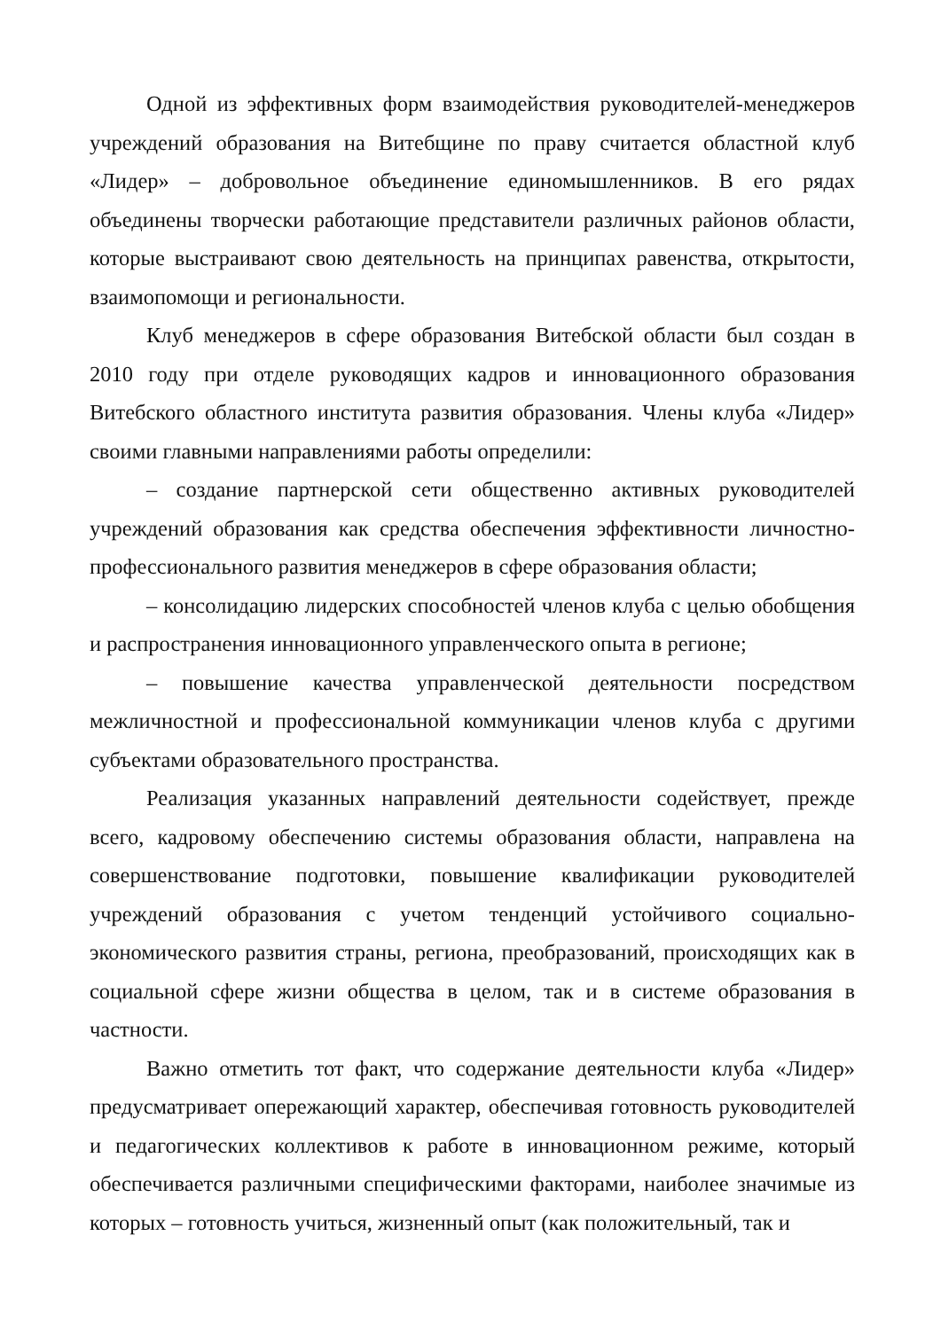Одной из эффективных форм взаимодействия руководителей-менеджеров учреждений образования на Витебщине по праву считается областной клуб «Лидер» – добровольное объединение единомышленников. В его рядах объединены творчески работающие представители различных районов области, которые выстраивают свою деятельность на принципах равенства, открытости, взаимопомощи и региональности.
Клуб менеджеров в сфере образования Витебской области был создан в 2010 году при отделе руководящих кадров и инновационного образования Витебского областного института развития образования. Члены клуба «Лидер» своими главными направлениями работы определили:
– создание партнерской сети общественно активных руководителей учреждений образования как средства обеспечения эффективности личностно-профессионального развития менеджеров в сфере образования области;
– консолидацию лидерских способностей членов клуба с целью обобщения и распространения инновационного управленческого опыта в регионе;
– повышение качества управленческой деятельности посредством межличностной и профессиональной коммуникации членов клуба с другими субъектами образовательного пространства.
Реализация указанных направлений деятельности содействует, прежде всего, кадровому обеспечению системы образования области, направлена на совершенствование подготовки, повышение квалификации руководителей учреждений образования с учетом тенденций устойчивого социально-экономического развития страны, региона, преобразований, происходящих как в социальной сфере жизни общества в целом, так и в системе образования в частности.
Важно отметить тот факт, что содержание деятельности клуба «Лидер» предусматривает опережающий характер, обеспечивая готовность руководителей и педагогических коллективов к работе в инновационном режиме, который обеспечивается различными специфическими факторами, наиболее значимые из которых – готовность учиться, жизненный опыт (как положительный, так и